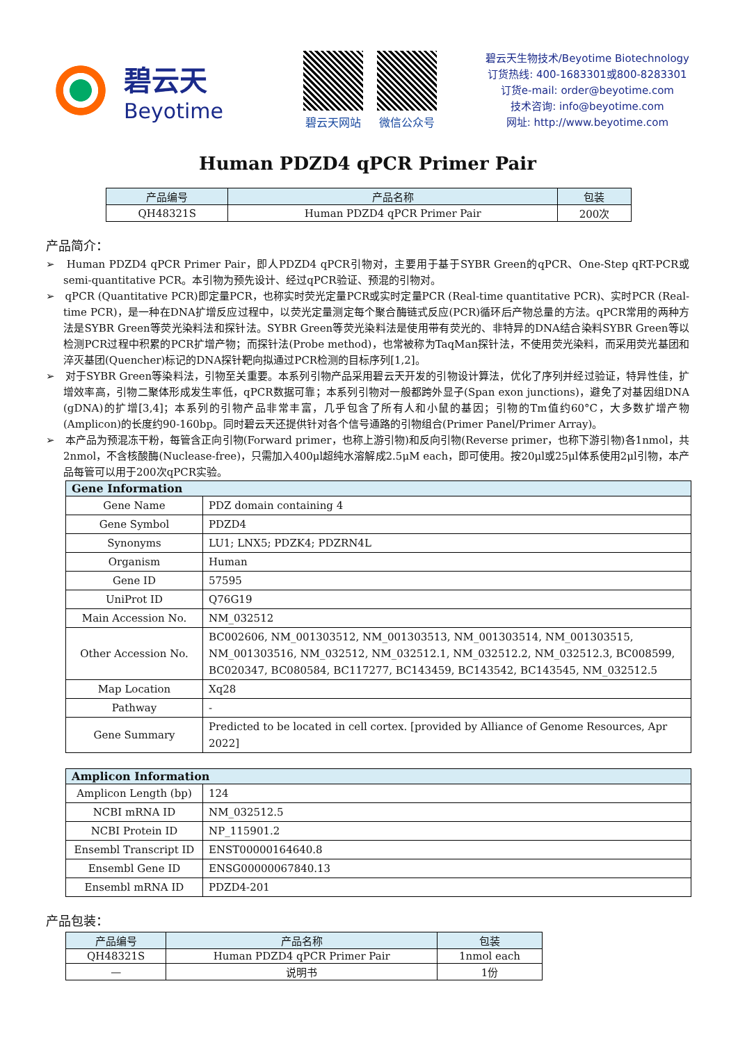碧云天
Beyotime
碧云天网站 微信公众号
碧云天生物技术/Beyotime Biotechnology
订货热线: 400-1683301或800-8283301
订货e-mail: order@beyotime.com
技术咨询: info@beyotime.com
网址: http://www.beyotime.com
Human PDZD4 qPCR Primer Pair
| 产品编号 | 产品名称 | 包装 |
| --- | --- | --- |
| QH48321S | Human PDZD4 qPCR Primer Pair | 200次 |
产品简介：
➢ Human PDZD4 qPCR Primer Pair，即人PDZD4 qPCR引物对，主要用于基于SYBR Green的qPCR、One-Step qRT-PCR或semi-quantitative PCR。本引物为预先设计、经过qPCR验证、预混的引物对。
➢ qPCR (Quantitative PCR)即定量PCR，也称实时荧光定量PCR或实时定量PCR (Real-time quantitative PCR)、实时PCR (Real-time PCR)，是一种在DNA扩增反应过程中，以荧光定量测定每个聚合酶链式反应(PCR)循环后产物总量的方法。qPCR常用的两种方法是SYBR Green等荧光染料法和探针法。SYBR Green等荧光染料法是使用带有荧光的、非特异的DNA结合染料SYBR Green等以检测PCR过程中积累的PCR扩增产物；而探针法(Probe method)，也常被称为TaqMan探针法，不使用荧光染料，而采用荧光基团和淬灭基团(Quencher)标记的DNA探针靶向拟通过PCR检测的目标序列[1,2]。
➢ 对于SYBR Green等染料法，引物至关重要。本系列引物产品采用碧云天开发的引物设计算法，优化了序列并经过验证，特异性佳，扩增效率高，引物二聚体形成发生率低，qPCR数据可靠；本系列引物对一般都跨外显子(Span exon junctions)，避免了对基因组DNA (gDNA)的扩增[3,4]；本系列的引物产品非常丰富，几乎包含了所有人和小鼠的基因；引物的Tm值约60°C，大多数扩增产物(Amplicon)的长度约90-160bp。同时碧云天还提供针对各个信号通路的引物组合(Primer Panel/Primer Array)。
➢ 本产品为预混冻干粉，每管含正向引物(Forward primer，也称上游引物)和反向引物(Reverse primer，也称下游引物)各1nmol，共2nmol，不含核酸酶(Nuclease-free)，只需加入400μl超纯水溶解成2.5μM each，即可使用。按20μl或25μl体系使用2μl引物，本产品每管可以用于200次qPCR实验。
| Gene Information | |
| --- | --- |
| Gene Name | PDZ domain containing 4 |
| Gene Symbol | PDZD4 |
| Synonyms | LU1; LNX5; PDZK4; PDZRN4L |
| Organism | Human |
| Gene ID | 57595 |
| UniProt ID | Q76G19 |
| Main Accession No. | NM_032512 |
| Other Accession No. | BC002606, NM_001303512, NM_001303513, NM_001303514, NM_001303515, NM_001303516, NM_032512, NM_032512.1, NM_032512.2, NM_032512.3, BC008599, BC020347, BC080584, BC117277, BC143459, BC143542, BC143545, NM_032512.5 |
| Map Location | Xq28 |
| Pathway | - |
| Gene Summary | Predicted to be located in cell cortex. [provided by Alliance of Genome Resources, Apr 2022] |
| Amplicon Information | |
| --- | --- |
| Amplicon Length (bp) | 124 |
| NCBI mRNA ID | NM_032512.5 |
| NCBI Protein ID | NP_115901.2 |
| Ensembl Transcript ID | ENST00000164640.8 |
| Ensembl Gene ID | ENSG00000067840.13 |
| Ensembl mRNA ID | PDZD4-201 |
产品包装：
| 产品编号 | 产品名称 | 包装 |
| --- | --- | --- |
| QH48321S | Human PDZD4 qPCR Primer Pair | 1nmol each |
| — | 说明书 | 1份 |